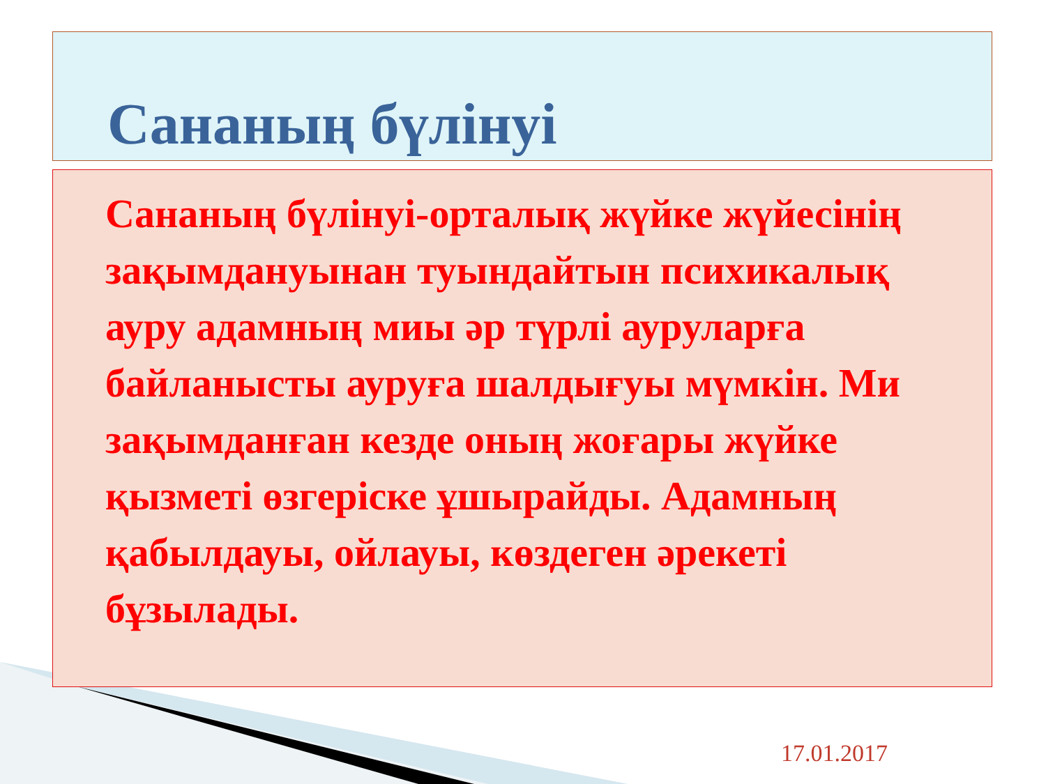Сананың бүлінуі
Сананың бүлінуі-орталық жүйке жүйесінің зақымдануынан туындайтын психикалық ауру адамның миы әр түрлі ауруларға байланысты ауруға шалдығуы мүмкін. Ми зақымданған кезде оның жоғары жүйке қызметі өзгеріске ұшырайды. Адамның қабылдауы, ойлауы, көздеген әрекеті бұзылады.
17.01.2017